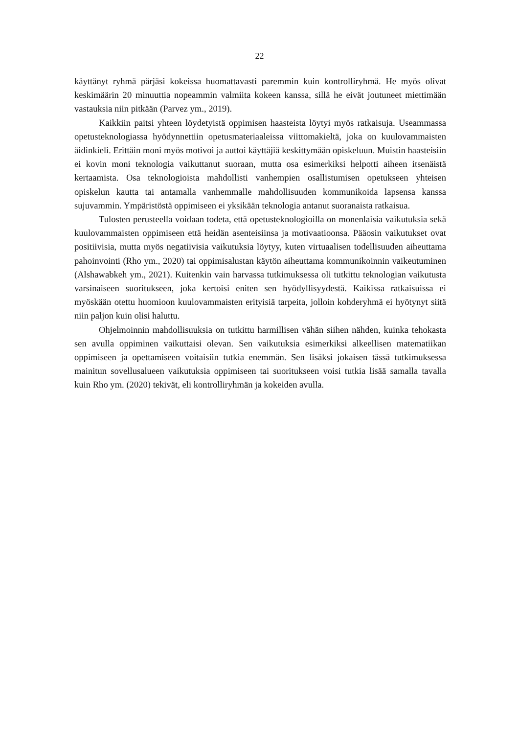22
käyttänyt ryhmä pärjäsi kokeissa huomattavasti paremmin kuin kontrolliryhmä. He myös olivat keskimäärin 20 minuuttia nopeammin valmiita kokeen kanssa, sillä he eivät joutuneet miettimään vastauksia niin pitkään (Parvez ym., 2019).
Kaikkiin paitsi yhteen löydetyistä oppimisen haasteista löytyi myös ratkaisuja. Useammassa opetusteknologiassa hyödynnettiin opetusmateriaaleissa viittomakieltä, joka on kuulovammaisten äidinkieli. Erittäin moni myös motivoi ja auttoi käyttäjiä keskittymään opiskeluun. Muistin haasteisiin ei kovin moni teknologia vaikuttanut suoraan, mutta osa esimerkiksi helpotti aiheen itsenäistä kertaamista. Osa teknologioista mahdollisti vanhempien osallistumisen opetukseen yhteisen opiskelun kautta tai antamalla vanhemmalle mahdollisuuden kommunikoida lapsensa kanssa sujuvammin. Ympäristöstä oppimiseen ei yksikään teknologia antanut suoranaista ratkaisua.
Tulosten perusteella voidaan todeta, että opetusteknologioilla on monenlaisia vaikutuksia sekä kuulovammaisten oppimiseen että heidän asenteisiinsa ja motivaatioonsa. Pääosin vaikutukset ovat positiivisia, mutta myös negatiivisia vaikutuksia löytyy, kuten virtuaalisen todellisuuden aiheuttama pahoinvointi (Rho ym., 2020) tai oppimisalustan käytön aiheuttama kommunikoinnin vaikeutuminen (Alshawabkeh ym., 2021). Kuitenkin vain harvassa tutkimuksessa oli tutkittu teknologian vaikutusta varsinaiseen suoritukseen, joka kertoisi eniten sen hyödyllisyydestä. Kaikissa ratkaisuissa ei myöskään otettu huomioon kuulovammaisten erityisiä tarpeita, jolloin kohderyhmä ei hyötynyt siitä niin paljon kuin olisi haluttu.
Ohjelmoinnin mahdollisuuksia on tutkittu harmillisen vähän siihen nähden, kuinka tehokasta sen avulla oppiminen vaikuttaisi olevan. Sen vaikutuksia esimerkiksi alkeellisen matematiikan oppimiseen ja opettamiseen voitaisiin tutkia enemmän. Sen lisäksi jokaisen tässä tutkimuksessa mainitun sovellusalueen vaikutuksia oppimiseen tai suoritukseen voisi tutkia lisää samalla tavalla kuin Rho ym. (2020) tekivät, eli kontrolliryhmän ja kokeiden avulla.